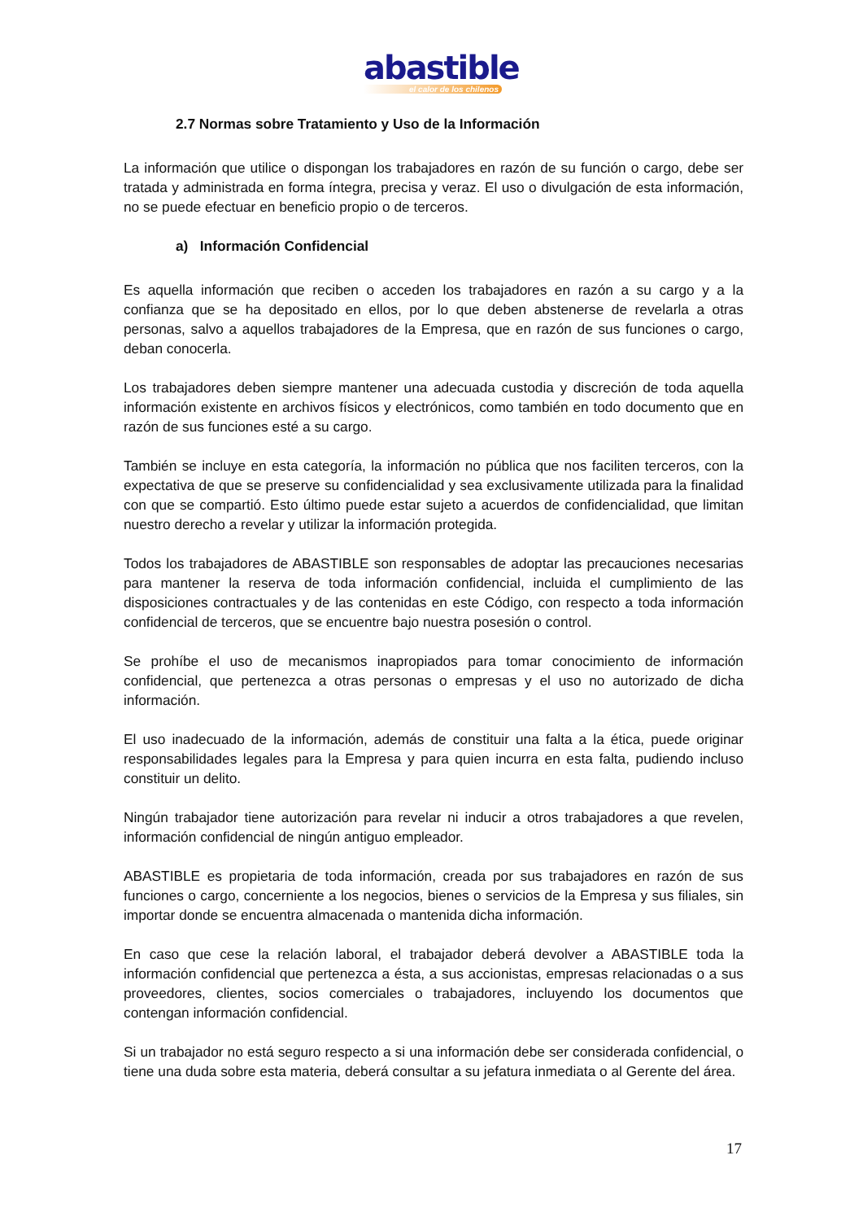abastible
el calor de los chilenos
2.7 Normas sobre Tratamiento y Uso de la Información
La información que utilice o dispongan los trabajadores en razón de su función o cargo, debe ser tratada y administrada en forma íntegra, precisa y veraz. El uso o divulgación de esta información, no se puede efectuar en beneficio propio o de terceros.
a) Información Confidencial
Es aquella información que reciben o acceden los trabajadores en razón a su cargo y a la confianza que se ha depositado en ellos, por lo que deben abstenerse de revelarla a otras personas, salvo a aquellos trabajadores de la Empresa, que en razón de sus funciones o cargo, deban conocerla.
Los trabajadores deben siempre mantener una adecuada custodia y discreción de toda aquella información existente en archivos físicos y electrónicos, como también en todo documento que en razón de sus funciones esté a su cargo.
También se incluye en esta categoría, la información no pública que nos faciliten terceros, con la expectativa de que se preserve su confidencialidad y sea exclusivamente utilizada para la finalidad con que se compartió. Esto último puede estar sujeto a acuerdos de confidencialidad, que limitan nuestro derecho a revelar y utilizar la información protegida.
Todos los trabajadores de ABASTIBLE son responsables de adoptar las precauciones necesarias para mantener la reserva de toda información confidencial, incluida el cumplimiento de las disposiciones contractuales y de las contenidas en este Código, con respecto a toda información confidencial de terceros, que se encuentre bajo nuestra posesión o control.
Se prohíbe el uso de mecanismos inapropiados para tomar conocimiento de información confidencial, que pertenezca a otras personas o empresas y el uso no autorizado de dicha información.
El uso inadecuado de la información, además de constituir una falta a la ética, puede originar responsabilidades legales para la Empresa y para quien incurra en esta falta, pudiendo incluso constituir un delito.
Ningún trabajador tiene autorización para revelar ni inducir a otros trabajadores a que revelen, información confidencial de ningún antiguo empleador.
ABASTIBLE es propietaria de toda información, creada por sus trabajadores en razón de sus funciones o cargo, concerniente a los negocios, bienes o servicios de la Empresa y sus filiales, sin importar donde se encuentra almacenada o mantenida dicha información.
En caso que cese la relación laboral, el trabajador deberá devolver a ABASTIBLE toda la información confidencial que pertenezca a ésta, a sus accionistas, empresas relacionadas o a sus proveedores, clientes, socios comerciales o trabajadores, incluyendo los documentos que contengan información confidencial.
Si un trabajador no está seguro respecto a si una información debe ser considerada confidencial, o tiene una duda sobre esta materia, deberá consultar a su jefatura inmediata o al Gerente del área.
17